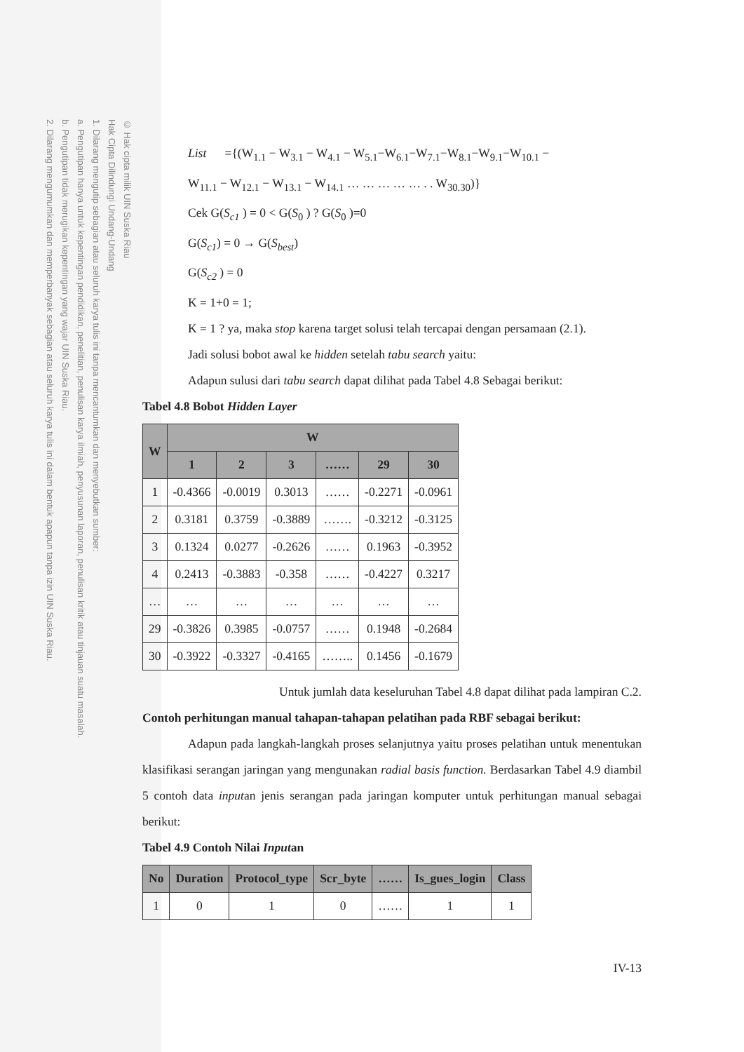© Hak cipta milik UIN Suska Riau
Hak Cipta Dilindungi Undang-Undang
1. Dilarang mengutip sebagian atau seluruh karya tulis ini tanpa mencantumkan dan menyebutkan sumber:
a. Pengutipan hanya untuk kepentingan pendidikan, penelitian, penulisan karya ilmiah, penyusunan laporan, penulisan kritik atau tinjauan suatu masalah.
b. Pengutipan tidak merugikan kepentingan yang wajar UIN Suska Riau.
2. Dilarang mengumumkan dan memperbanyak sebagian atau seluruh karya tulis ini dalam bentuk apapun tanpa izin UIN Suska Riau.
List ={(W<sub>1.1</sub> − W<sub>3.1</sub> − W<sub>4.1</sub> − W<sub>5.1</sub>−W<sub>6.1</sub>−W<sub>7.1</sub>−W<sub>8.1</sub>−W<sub>9.1</sub>−W<sub>10.1</sub> −
W<sub>11.1</sub> − W<sub>12.1</sub> − W<sub>13.1</sub> − W<sub>14.1</sub> … … … … … . . W<sub>30.30</sub>)}
Cek G(S<sub>c1</sub> ) = 0 < G(S<sub>0</sub> ) ? G(S<sub>0</sub> )=0
G(S<sub>c1</sub>) = 0 → G(S<sub>best</sub>)
G(S<sub>c2</sub> ) = 0
K = 1+0 = 1;
K = 1 ? ya, maka stop karena target solusi telah tercapai dengan persamaan (2.1).
Jadi solusi bobot awal ke hidden setelah tabu search yaitu:
Adapun sulusi dari tabu search dapat dilihat pada Tabel 4.8 Sebagai berikut:
Tabel 4.8 Bobot Hidden Layer
| W | W | | | | | |
| --- | --- | --- | --- | --- | --- | --- |
| | 1 | 2 | 3 | …… | 29 | 30 |
| 1 | -0.4366 | -0.0019 | 0.3013 | …… | -0.2271 | -0.0961 |
| 2 | 0.3181 | 0.3759 | -0.3889 | ……. | -0.3212 | -0.3125 |
| 3 | 0.1324 | 0.0277 | -0.2626 | …… | 0.1963 | -0.3952 |
| 4 | 0.2413 | -0.3883 | -0.358 | …… | -0.4227 | 0.3217 |
| … | … | … | … | … | … | … |
| 29 | -0.3826 | 0.3985 | -0.0757 | …… | 0.1948 | -0.2684 |
| 30 | -0.3922 | -0.3327 | -0.4165 | …….. | 0.1456 | -0.1679 |
Untuk jumlah data keseluruhan Tabel 4.8 dapat dilihat pada lampiran C.2.
Contoh perhitungan manual tahapan-tahapan pelatihan pada RBF sebagai berikut:
Adapun pada langkah-langkah proses selanjutnya yaitu proses pelatihan untuk menentukan klasifikasi serangan jaringan yang mengunakan radial basis function. Berdasarkan Tabel 4.9 diambil 5 contoh data inputan jenis serangan pada jaringan komputer untuk perhitungan manual sebagai berikut:
Tabel 4.9 Contoh Nilai Inputan
| No | Duration | Protocol_type | Scr_byte | …… | Is_gues_login | Class |
| --- | --- | --- | --- | --- | --- | --- |
| 1 | 0 | 1 | 0 | …… | 1 | 1 |
IV-13